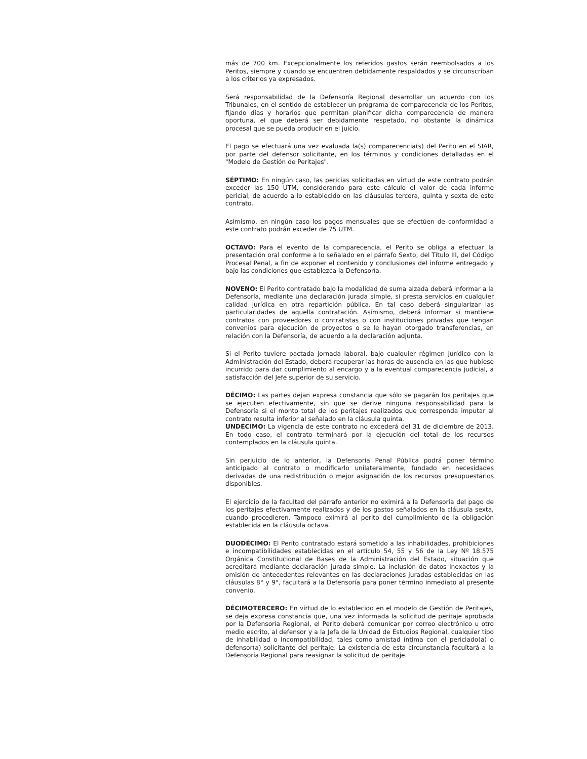más de 700 km. Excepcionalmente los referidos gastos serán reembolsados a los Peritos, siempre y cuando se encuentren debidamente respaldados y se circunscriban a los criterios ya expresados.
Será responsabilidad de la Defensoría Regional desarrollar un acuerdo con los Tribunales, en el sentido de establecer un programa de comparecencia de los Peritos, fijando días y horarios que permitan planificar dicha comparecencia de manera oportuna, el que deberá ser debidamente respetado, no obstante la dinámica procesal que se pueda producir en el juicio.
El pago se efectuará una vez evaluada la(s) comparecencia(s) del Perito en el SIAR, por parte del defensor solicitante, en los términos y condiciones detalladas en el "Modelo de Gestión de Peritajes".
SÉPTIMO: En ningún caso, las pericias solicitadas en virtud de este contrato podrán exceder las 150 UTM, considerando para este cálculo el valor de cada informe pericial, de acuerdo a lo establecido en las cláusulas tercera, quinta y sexta de este contrato.
Asimismo, en ningún caso los pagos mensuales que se efectúen de conformidad a este contrato podrán exceder de 75 UTM.
OCTAVO: Para el evento de la comparecencia, el Perito se obliga a efectuar la presentación oral conforme a lo señalado en el párrafo Sexto, del Título III, del Código Procesal Penal, a fin de exponer el contenido y conclusiones del informe entregado y bajo las condiciones que establezca la Defensoría.
NOVENO: El Perito contratado bajo la modalidad de suma alzada deberá informar a la Defensoría, mediante una declaración jurada simple, si presta servicios en cualquier calidad jurídica en otra repartición pública. En tal caso deberá singularizar las particularidades de aquella contratación. Asimismo, deberá informar si mantiene contratos con proveedores o contratistas o con instituciones privadas que tengan convenios para ejecución de proyectos o se le hayan otorgado transferencias, en relación con la Defensoría, de acuerdo a la declaración adjunta.
Si el Perito tuviere pactada jornada laboral, bajo cualquier régimen jurídico con la Administración del Estado, deberá recuperar las horas de ausencia en las que hubiese incurrido para dar cumplimiento al encargo y a la eventual comparecencia judicial, a satisfacción del Jefe superior de su servicio.
DÉCIMO: Las partes dejan expresa constancia que sólo se pagarán los peritajes que se ejecuten efectivamente, sin que se derive ninguna responsabilidad para la Defensoría si el monto total de los peritajes realizados que corresponda imputar al contrato resulta inferior al señalado en la cláusula quinta.
UNDECIMO: La vigencia de este contrato no excederá del 31 de diciembre de 2013. En todo caso, el contrato terminará por la ejecución del total de los recursos contemplados en la cláusula quinta.
Sin perjuicio de lo anterior, la Defensoría Penal Pública podrá poner término anticipado al contrato o modificarlo unilateralmente, fundado en necesidades derivadas de una redistribución o mejor asignación de los recursos presupuestarios disponibles.
El ejercicio de la facultad del párrafo anterior no eximirá a la Defensoría del pago de los peritajes efectivamente realizados y de los gastos señalados en la cláusula sexta, cuando procedieren. Tampoco eximirá al perito del cumplimiento de la obligación establecida en la cláusula octava.
DUODÉCIMO: El Perito contratado estará sometido a las inhabilidades, prohibiciones e incompatibilidades establecidas en el artículo 54, 55 y 56 de la Ley Nº 18.575 Orgánica Constitucional de Bases de la Administración del Estado, situación que acreditará mediante declaración jurada simple. La inclusión de datos inexactos y la omisión de antecedentes relevantes en las declaraciones juradas establecidas en las cláusulas 8° y 9°, facultará a la Defensoría para poner término inmediato al presente convenio.
DÉCIMOTERCERO: En virtud de lo establecido en el modelo de Gestión de Peritajes, se deja expresa constancia que, una vez informada la solicitud de peritaje aprobada por la Defensoría Regional, el Perito deberá comunicar por correo electrónico u otro medio escrito, al defensor y a la Jefa de la Unidad de Estudios Regional, cualquier tipo de inhabilidad o incompatibilidad, tales como amistad íntima con el periciado(a) o defensor(a) solicitante del peritaje. La existencia de esta circunstancia facultará a la Defensoría Regional para reasignar la solicitud de peritaje.